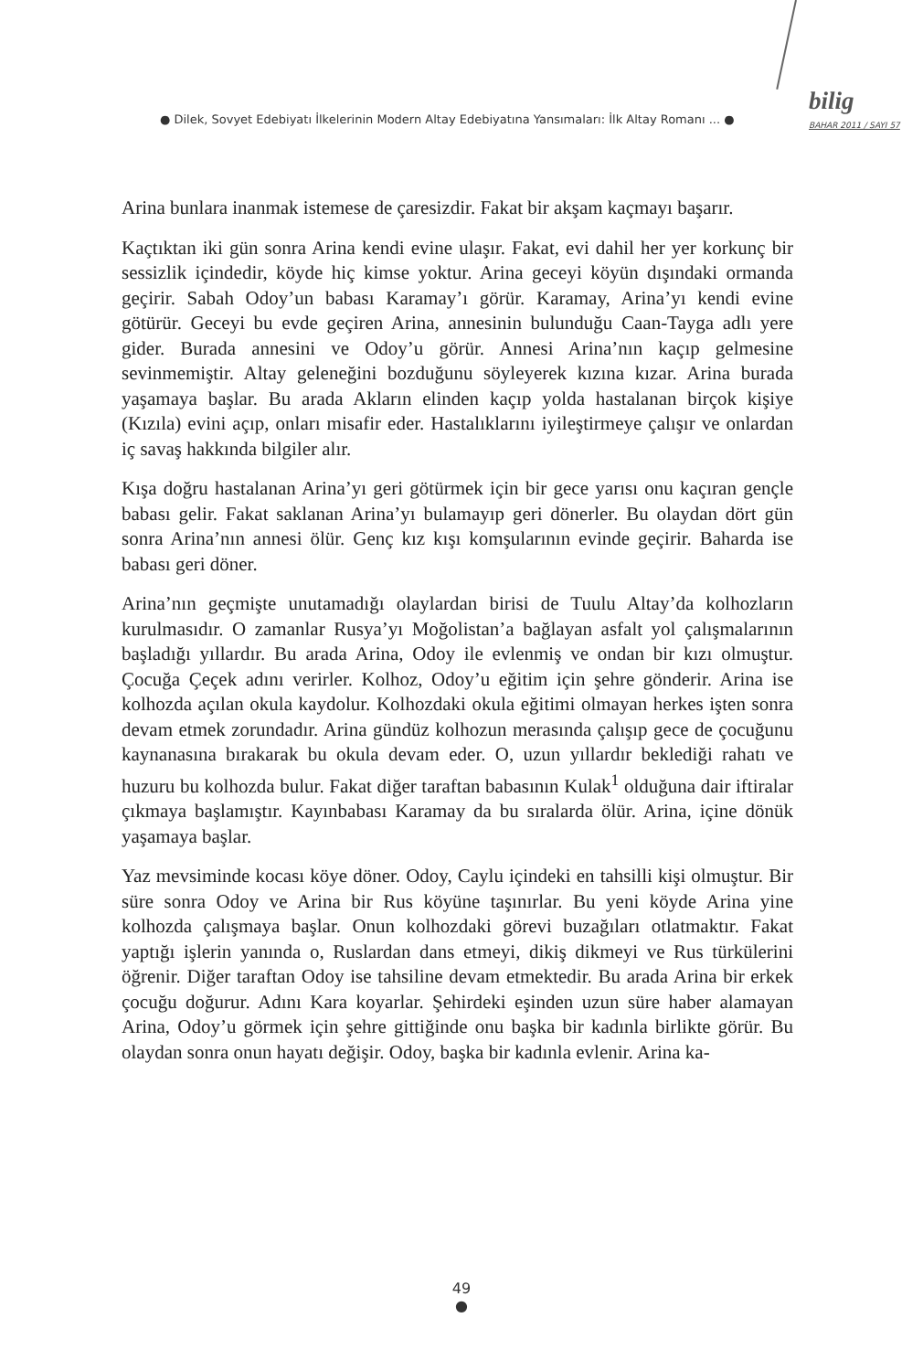● Dilek, Sovyet Edebiyatı İlkelerinin Modern Altay Edebiyatına Yansımaları: İlk Altay Romanı ... ●
bilig
BAHAR 2011 / SAYI 57
Arina bunlara inanmak istemese de çaresizdir. Fakat bir akşam kaçmayı başarır.
Kaçtıktan iki gün sonra Arina kendi evine ulaşır. Fakat, evi dahil her yer korkunç bir sessizlik içindedir, köyde hiç kimse yoktur. Arina geceyi köyün dışındaki ormanda geçirir. Sabah Odoy’un babası Karamay’ı görür. Karamay, Arina’yı kendi evine götürür. Geceyi bu evde geçiren Arina, annesinin bulunduğu Caan-Tayga adlı yere gider. Burada annesini ve Odoy’u görür. Annesi Arina’nın kaçıp gelmesine sevinmemiştir. Altay geleneğini bozduğunu söyleyerek kızına kızar. Arina burada yaşamaya başlar. Bu arada Akların elinden kaçıp yolda hastalanan birçok kişiye (Kızıla) evini açıp, onları misafir eder. Hastalıklarını iyileştirmeye çalışır ve onlardan iç savaş hakkında bilgiler alır.
Kışa doğru hastalanan Arina’yı geri götürmek için bir gece yarısı onu kaçıran gençle babası gelir. Fakat saklanan Arina’yı bulamayıp geri dönerler. Bu olaydan dört gün sonra Arina’nın annesi ölür. Genç kız kışı komşularının evinde geçirir. Baharda ise babası geri döner.
Arina’nın geçmişte unutamadığı olaylardan birisi de Tuulu Altay’da kolhozların kurulmasıdır. O zamanlar Rusya’yı Moğolistan’a bağlayan asfalt yol çalışmalarının başladığı yıllardır. Bu arada Arina, Odoy ile evlenmiş ve ondan bir kızı olmuştur. Çocuğa Çeçek adını verirler. Kolhoz, Odoy’u eğitim için şehre gönderir. Arina ise kolhozda açılan okula kaydolur. Kolhozdaki okula eğitimi olmayan herkes işten sonra devam etmek zorundadır. Arina gündüz kolhozun merasında çalışıp gece de çocuğunu kaynanasına bırakarak bu okula devam eder. O, uzun yıllardır beklediği rahatı ve huzuru bu kolhozda bulur. Fakat diğer taraftan babasının Kulak<sup>1</sup> olduğuna dair iftiralar çıkmaya başlamıştır. Kayınbabası Karamay da bu sıralarda ölür. Arina, içine dönük yaşamaya başlar.
Yaz mevsiminde kocası köye döner. Odoy, Caylu içindeki en tahsilli kişi olmuştur. Bir süre sonra Odoy ve Arina bir Rus köyüne taşınırlar. Bu yeni köyde Arina yine kolhozda çalışmaya başlar. Onun kolhozdaki görevi buzağıları otlatmaktır. Fakat yaptığı işlerin yanında o, Ruslardan dans etmeyi, dikiş dikmeyi ve Rus türkülerini öğrenir. Diğer taraftan Odoy ise tahsiline devam etmektedir. Bu arada Arina bir erkek çocuğu doğurur. Adını Kara koyarlar. Şehirdeki eşinden uzun süre haber alamayan Arina, Odoy’u görmek için şehre gittiğinde onu başka bir kadınla birlikte görür. Bu olaydan sonra onun hayatı değişir. Odoy, başka bir kadınla evlenir. Arina ka-
49
●